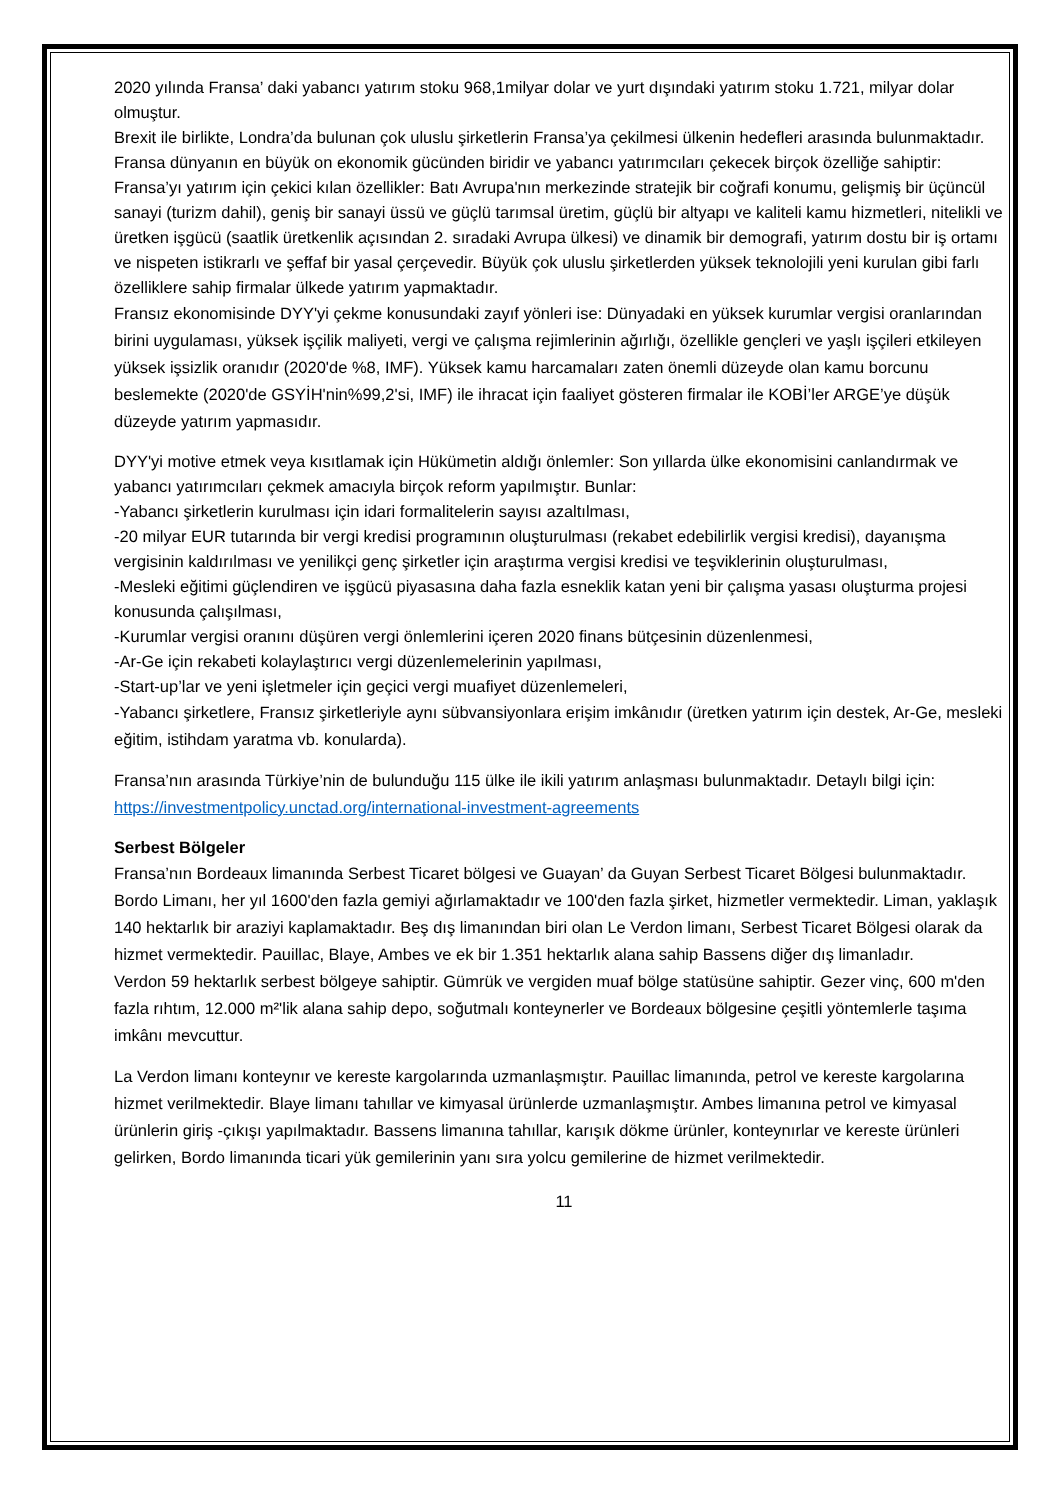2020 yılında Fransa’ daki yabancı yatırım stoku 968,1milyar dolar ve yurt dışındaki yatırım stoku 1.721, milyar dolar olmuştur.
Brexit ile birlikte, Londra’da bulunan çok uluslu şirketlerin Fransa’ya çekilmesi ülkenin hedefleri arasında bulunmaktadır. Fransa dünyanın en büyük on ekonomik gücünden biridir ve yabancı yatırımcıları çekecek birçok özelliğe sahiptir:
Fransa’yı yatırım için çekici kılan özellikler: Batı Avrupa'nın merkezinde stratejik bir coğrafi konumu, gelişmiş bir üçüncül sanayi (turizm dahil), geniş bir sanayi üssü ve güçlü tarımsal üretim, güçlü bir altyapı ve kaliteli kamu hizmetleri, nitelikli ve üretken işgücü (saatlik üretkenlik açısından 2. sıradaki Avrupa ülkesi) ve dinamik bir demografi, yatırım dostu bir iş ortamı ve nispeten istikrarlı ve şeffaf bir yasal çerçevedir. Büyük çok uluslu şirketlerden yüksek teknolojili yeni kurulan gibi farlı özelliklere sahip firmalar ülkede yatırım yapmaktadır.
Fransız ekonomisinde DYY'yi çekme konusundaki zayıf yönleri ise: Dünyadaki en yüksek kurumlar vergisi oranlarından birini uygulaması, yüksek işçilik maliyeti, vergi ve çalışma rejimlerinin ağırlığı, özellikle gençleri ve yaşlı işçileri etkileyen yüksek işsizlik oranıdır (2020'de %8, IMF). Yüksek kamu harcamaları zaten önemli düzeyde olan kamu borcunu beslemekte (2020'de GSYİH'nin%99,2'si, IMF) ile ihracat için faaliyet gösteren firmalar ile KOBİ’ler ARGE’ye düşük düzeyde yatırım yapmasıdır.
DYY'yi motive etmek veya kısıtlamak için Hükümetin aldığı önlemler: Son yıllarda ülke ekonomisini canlandırmak ve yabancı yatırımcıları çekmek amacıyla birçok reform yapılmıştır. Bunlar:
-Yabancı şirketlerin kurulması için idari formalitelerin sayısı azaltılması,
-20 milyar EUR tutarında bir vergi kredisi programının oluşturulması (rekabet edebilirlik vergisi kredisi), dayanışma vergisinin kaldırılması ve yenilikçi genç şirketler için araştırma vergisi kredisi ve teşviklerinin oluşturulması,
-Mesleki eğitimi güçlendiren ve işgücü piyasasına daha fazla esneklik katan yeni bir çalışma yasası oluşturma projesi konusunda çalışılması,
-Kurumlar vergisi oranını düşüren vergi önlemlerini içeren 2020 finans bütçesinin düzenlenmesi,
-Ar-Ge için rekabeti kolaylaştırıcı vergi düzenlemelerinin yapılması,
-Start-up’lar ve yeni işletmeler için geçici vergi muafiyet düzenlemeleri,
-Yabancı şirketlere, Fransız şirketleriyle aynı sübvansiyonlara erişim imkânıdır (üretken yatırım için destek, Ar-Ge, mesleki eğitim, istihdam yaratma vb. konularda).
Fransa’nın arasında Türkiye’nin de bulunduğu 115 ülke ile ikili yatırım anlaşması bulunmaktadır. Detaylı bilgi için: https://investmentpolicy.unctad.org/international-investment-agreements
Serbest Bölgeler
Fransa’nın Bordeaux limanında Serbest Ticaret bölgesi ve Guayan’ da Guyan Serbest Ticaret Bölgesi bulunmaktadır.
Bordo Limanı, her yıl 1600'den fazla gemiyi ağırlamaktadır ve 100'den fazla şirket, hizmetler vermektedir. Liman, yaklaşık 140 hektarlık bir araziyi kaplamaktadır. Beş dış limanından biri olan Le Verdon limanı, Serbest Ticaret Bölgesi olarak da hizmet vermektedir. Pauillac, Blaye, Ambes ve ek bir 1.351 hektarlık alana sahip Bassens diğer dış limanladır.
Verdon 59 hektarlık serbest bölgeye sahiptir. Gümrük ve vergiden muaf bölge statüsüne sahiptir. Gezer vinç, 600 m'den fazla rıhtım, 12.000 m²'lik alana sahip depo, soğutmalı konteynerler ve Bordeaux bölgesine çeşitli yöntemlerle taşıma imkânı mevcuttur.
La Verdon limanı konteynır ve kereste kargolarında uzmanlaşmıştır. Pauillac limanında, petrol ve kereste kargolarına hizmet verilmektedir. Blaye limanı tahıllar ve kimyasal ürünlerde uzmanlaşmıştır. Ambes limanına petrol ve kimyasal ürünlerin giriş -çıkışı yapılmaktadır. Bassens limanına tahıllar, karışık dökme ürünler, konteynırlar ve kereste ürünleri gelirken, Bordo limanında ticari yük gemilerinin yanı sıra yolcu gemilerine de hizmet verilmektedir.
11